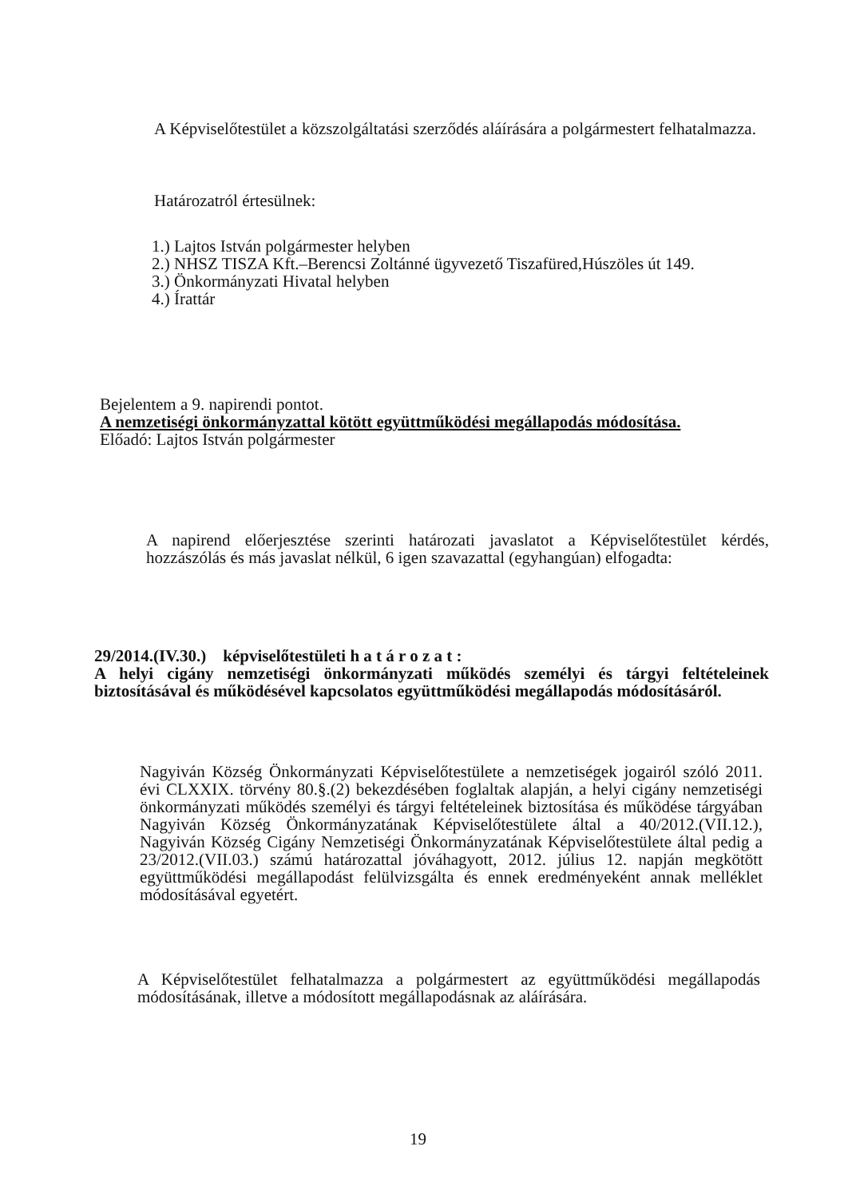A Képviselőtestület a közszolgáltatási szerződés aláírására a polgármestert felhatalmazza.
Határozatról értesülnek:
1.) Lajtos István polgármester helyben
2.) NHSZ TISZA Kft.–Berencsi Zoltánné ügyvezető Tiszafüred,Húszöles út 149.
3.) Önkormányzati Hivatal helyben
4.) Írattár
Bejelentem a 9. napirendi pontot.
A nemzetiségi önkormányzattal kötött együttműködési megállapodás módosítása.
Előadó: Lajtos István polgármester
A napirend előerjesztése szerinti határozati javaslatot a Képviselőtestület kérdés, hozzászólás és más javaslat nélkül, 6 igen szavazattal (egyhangúan) elfogadta:
29/2014.(IV.30.) képviselőtestületi h a t á r o z a t :
A helyi cigány nemzetiségi önkormányzati működés személyi és tárgyi feltételeinek biztosításával és működésével kapcsolatos együttműködési megállapodás módosításáról.
Nagyiván Község Önkormányzati Képviselőtestülete a nemzetiségek jogairól szóló 2011. évi CLXXIX. törvény 80.§.(2) bekezdésében foglaltak alapján, a helyi cigány nemzetiségi önkormányzati működés személyi és tárgyi feltételeinek biztosítása és működése tárgyában Nagyiván Község Önkormányzatának Képviselőtestülete által a 40/2012.(VII.12.), Nagyiván Község Cigány Nemzetiségi Önkormányzatának Képviselőtestülete által pedig a 23/2012.(VII.03.) számú határozattal jóváhagyott, 2012. július 12. napján megkötött együttműködési megállapodást felülvizsgálta és ennek eredményeként annak melléklet módosításával egyetért.
A Képviselőtestület felhatalmazza a polgármestert az együttműködési megállapodás módosításának, illetve a módosított megállapodásnak az aláírására.
19